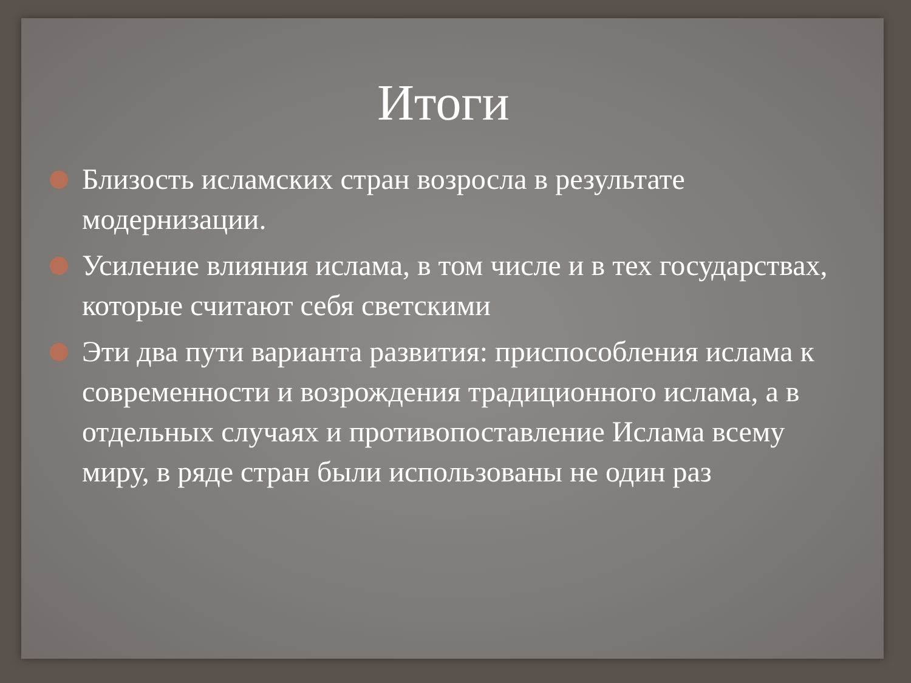Итоги
Близость исламских стран возросла в результате модернизации.
Усиление влияния ислама, в том числе и в тех государствах, которые считают себя светскими
Эти два пути варианта развития: приспособления ислама к современности и возрождения традиционного ислама, а в отдельных случаях и противопоставление Ислама всему миру, в ряде стран были использованы не один раз